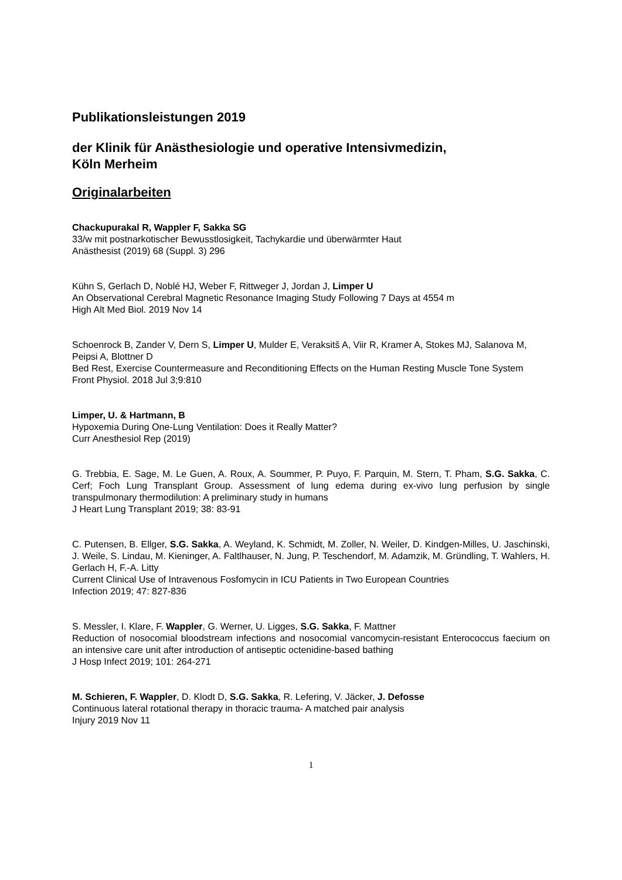Publikationsleistungen 2019
der Klinik für Anästhesiologie und operative Intensivmedizin,
Köln Merheim
Originalarbeiten
Chackupurakal R, Wappler F, Sakka SG
33/w mit postnarkotischer Bewusstlosigkeit, Tachykardie und überwärmter Haut
Anästhesist (2019) 68 (Suppl. 3) 296
Kühn S, Gerlach D, Noblé HJ, Weber F, Rittweger J, Jordan J, Limper U
An Observational Cerebral Magnetic Resonance Imaging Study Following 7 Days at 4554 m
High Alt Med Biol. 2019 Nov 14
Schoenrock B, Zander V, Dern S, Limper U, Mulder E, Veraksitš A, Viir R, Kramer A, Stokes MJ, Salanova M, Peipsi A, Blottner D
Bed Rest, Exercise Countermeasure and Reconditioning Effects on the Human Resting Muscle Tone System
Front Physiol. 2018 Jul 3;9:810
Limper, U. & Hartmann, B
Hypoxemia During One-Lung Ventilation: Does it Really Matter?
Curr Anesthesiol Rep (2019)
G. Trebbia, E. Sage, M. Le Guen, A. Roux, A. Soummer, P. Puyo, F. Parquin, M. Stern, T. Pham, S.G. Sakka, C. Cerf; Foch Lung Transplant Group. Assessment of lung edema during ex-vivo lung perfusion by single transpulmonary thermodilution: A preliminary study in humans
J Heart Lung Transplant 2019; 38: 83-91
C. Putensen, B. Ellger, S.G. Sakka, A. Weyland, K. Schmidt, M. Zoller, N. Weiler, D. Kindgen-Milles, U. Jaschinski, J. Weile, S. Lindau, M. Kieninger, A. Faltlhauser, N. Jung, P. Teschendorf, M. Adamzik, M. Gründling, T. Wahlers, H. Gerlach H, F.-A. Litty
Current Clinical Use of Intravenous Fosfomycin in ICU Patients in Two European Countries
Infection 2019; 47: 827-836
S. Messler, I. Klare, F. Wappler, G. Werner, U. Ligges, S.G. Sakka, F. Mattner
Reduction of nosocomial bloodstream infections and nosocomial vancomycin-resistant Enterococcus faecium on an intensive care unit after introduction of antiseptic octenidine-based bathing
J Hosp Infect 2019; 101: 264-271
M. Schieren, F. Wappler, D. Klodt D, S.G. Sakka, R. Lefering, V. Jäcker, J. Defosse
Continuous lateral rotational therapy in thoracic trauma- A matched pair analysis
Injury 2019 Nov 11
1